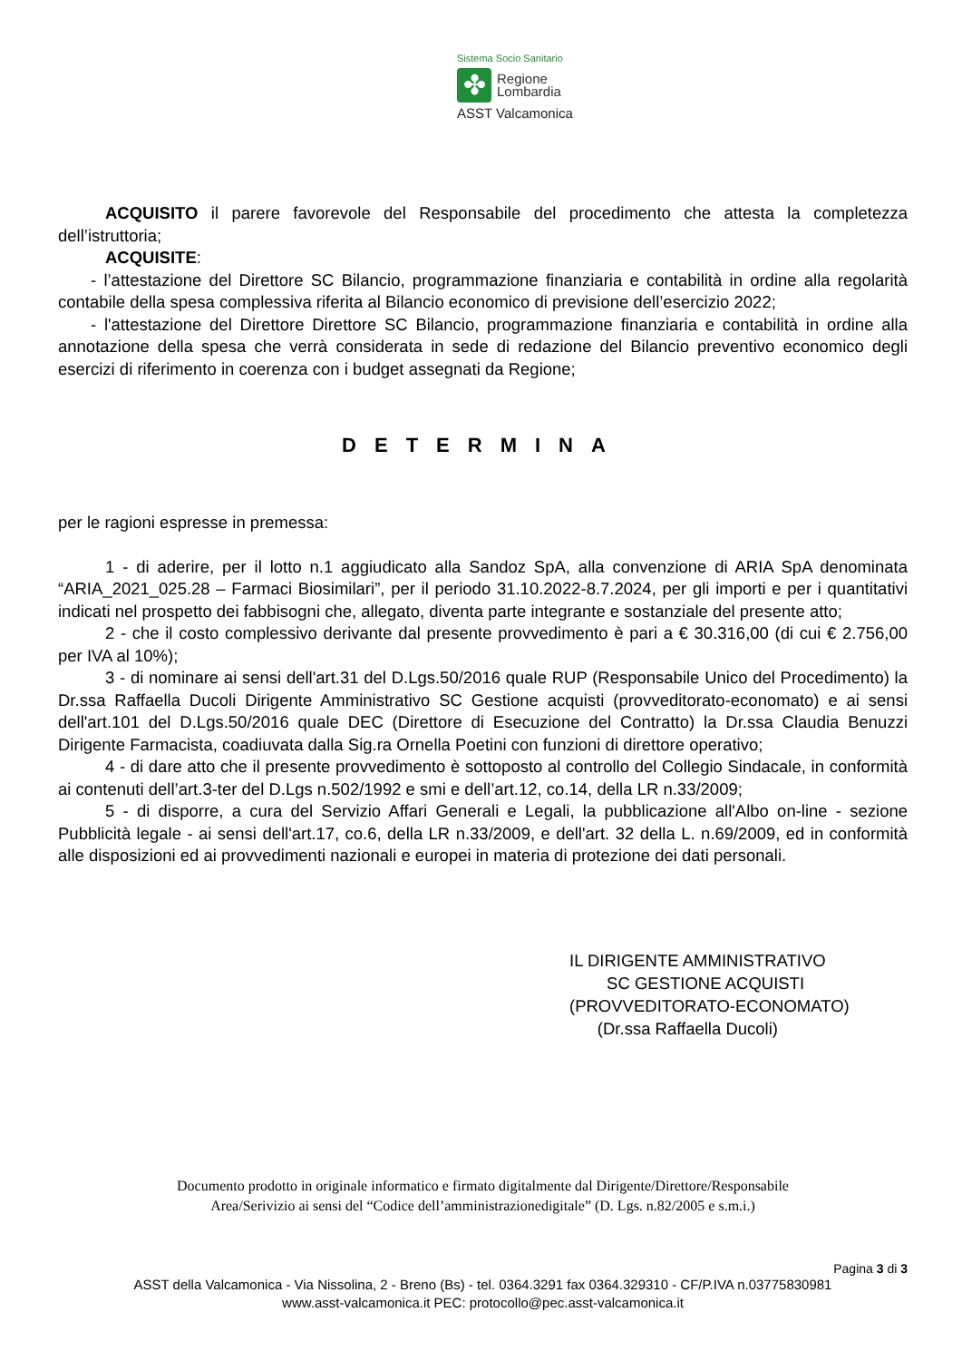Sistema Socio Sanitario
✤
Regione
Lombardia
ASST Valcamonica
ACQUISITO il parere favorevole del Responsabile del procedimento che attesta la completezza dell’istruttoria;
ACQUISITE:
- l’attestazione del Direttore SC Bilancio, programmazione finanziaria e contabilità in ordine alla regolarità contabile della spesa complessiva riferita al Bilancio economico di previsione dell’esercizio 2022;
- l'attestazione del Direttore Direttore SC Bilancio, programmazione finanziaria e contabilità in ordine alla annotazione della spesa che verrà considerata in sede di redazione del Bilancio preventivo economico degli esercizi di riferimento in coerenza con i budget assegnati da Regione;
DETERMINA
per le ragioni espresse in premessa:
1 - di aderire, per il lotto n.1 aggiudicato alla Sandoz SpA, alla convenzione di ARIA SpA denominata “ARIA_2021_025.28 – Farmaci Biosimilari”, per il periodo 31.10.2022-8.7.2024, per gli importi e per i quantitativi indicati nel prospetto dei fabbisogni che, allegato, diventa parte integrante e sostanziale del presente atto;
2 - che il costo complessivo derivante dal presente provvedimento è pari a € 30.316,00 (di cui € 2.756,00 per IVA al 10%);
3 - di nominare ai sensi dell'art.31 del D.Lgs.50/2016 quale RUP (Responsabile Unico del Procedimento) la Dr.ssa Raffaella Ducoli Dirigente Amministrativo SC Gestione acquisti (provveditorato-economato) e ai sensi dell'art.101 del D.Lgs.50/2016 quale DEC (Direttore di Esecuzione del Contratto) la Dr.ssa Claudia Benuzzi Dirigente Farmacista, coadiuvata dalla Sig.ra Ornella Poetini con funzioni di direttore operativo;
4 - di dare atto che il presente provvedimento è sottoposto al controllo del Collegio Sindacale, in conformità ai contenuti dell’art.3-ter del D.Lgs n.502/1992 e smi e dell’art.12, co.14, della LR n.33/2009;
5 - di disporre, a cura del Servizio Affari Generali e Legali, la pubblicazione all'Albo on-line - sezione Pubblicità legale - ai sensi dell'art.17, co.6, della LR n.33/2009, e dell'art. 32 della L. n.69/2009, ed in conformità alle disposizioni ed ai provvedimenti nazionali e europei in materia di protezione dei dati personali.
IL DIRIGENTE AMMINISTRATIVO
SC GESTIONE ACQUISTI
(PROVVEDITORATO-ECONOMATO)
(Dr.ssa Raffaella Ducoli)
Documento prodotto in originale informatico e firmato digitalmente dal Dirigente/Direttore/Responsabile
Area/Serivizio ai sensi del “Codice dell’amministrazionedigitale” (D. Lgs. n.82/2005 e s.m.i.)
Pagina 3 di 3
ASST della Valcamonica - Via Nissolina, 2 - Breno (Bs) - tel. 0364.3291 fax 0364.329310 - CF/P.IVA n.03775830981
www.asst-valcamonica.it PEC: protocollo@pec.asst-valcamonica.it